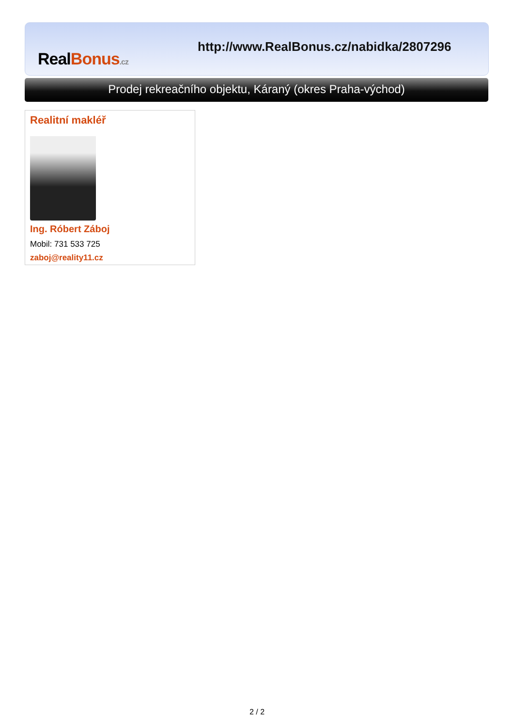RealBonus.cz
http://www.RealBonus.cz/nabidka/2807296
Prodej rekreačního objektu, Káraný (okres Praha-východ)
Realitní makléř
Ing. Róbert Záboj
Mobil: 731 533 725
zaboj@reality11.cz
2 / 2